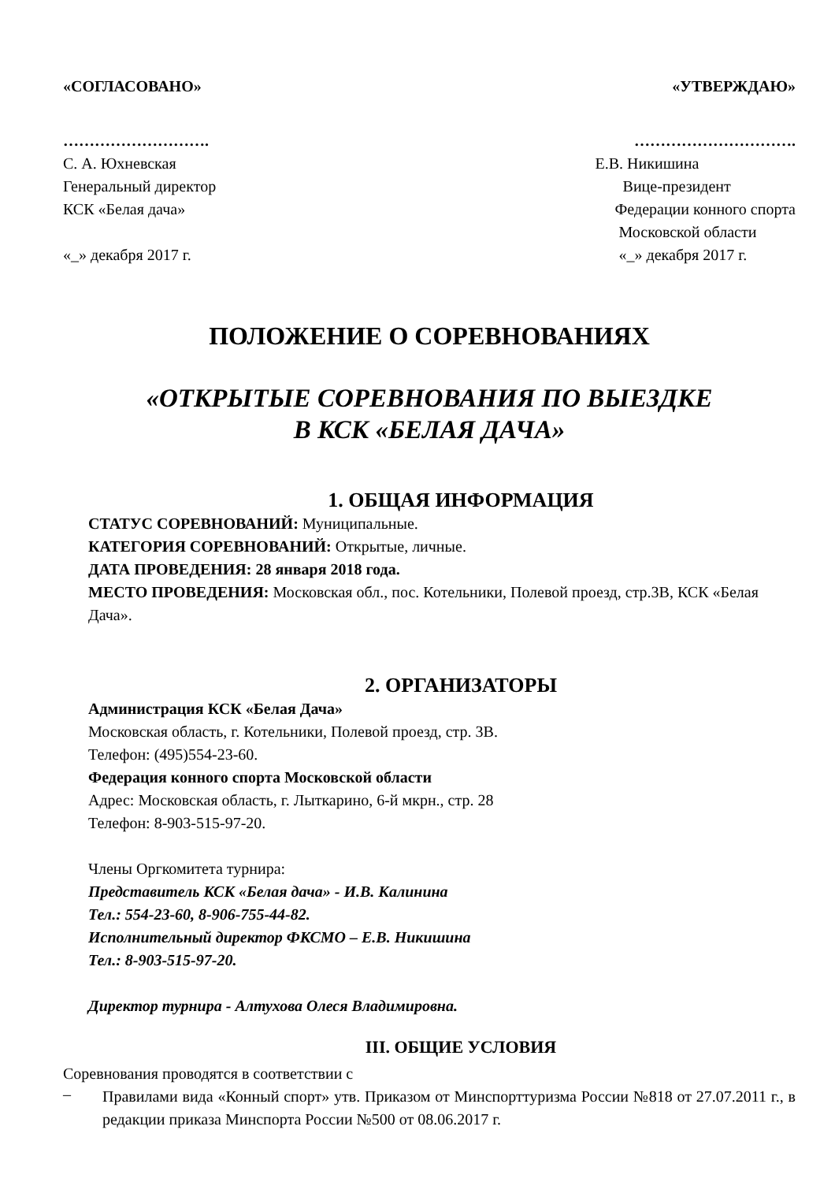«СОГЛАСОВАНО» «УТВЕРЖДАЮ»
……………………….
С. А. Юхневская
Генеральный директор
КСК «Белая дача»
«_» декабря 2017 г.
………………………….
Е.В. Никишина
Вице-президент
Федерации конного спорта
Московской области
«_» декабря 2017 г.
ПОЛОЖЕНИЕ О СОРЕВНОВАНИЯХ
«ОТКРЫТЫЕ СОРЕВНОВАНИЯ ПО ВЫЕЗДКЕ
В КСК «БЕЛАЯ ДАЧА»
1. ОБЩАЯ ИНФОРМАЦИЯ
СТАТУС СОРЕВНОВАНИЙ: Муниципальные.
КАТЕГОРИЯ СОРЕВНОВАНИЙ: Открытые, личные.
ДАТА ПРОВЕДЕНИЯ: 28 января 2018 года.
МЕСТО ПРОВЕДЕНИЯ: Московская обл., пос. Котельники, Полевой проезд, стр.3В, КСК «Белая Дача».
2. ОРГАНИЗАТОРЫ
Администрация КСК «Белая Дача»
Московская область, г. Котельники, Полевой проезд, стр. 3В.
Телефон: (495)554-23-60.
Федерация конного спорта Московской области
Адрес: Московская область, г. Лыткарино, 6-й мкрн., стр. 28
Телефон: 8-903-515-97-20.
Члены Оргкомитета турнира:
Представитель КСК «Белая дача» - И.В. Калинина
Тел.: 554-23-60, 8-906-755-44-82.
Исполнительный директор ФКСМО – Е.В. Никишина
Тел.: 8-903-515-97-20.
Директор турнира - Алтухова Олеся Владимировна.
III. ОБЩИЕ УСЛОВИЯ
Соревнования проводятся в соответствии с
–
Правилами вида «Конный спорт» утв. Приказом от Минспорттуризма России №818 от 27.07.2011 г., в редакции приказа Минспорта России №500 от 08.06.2017 г.